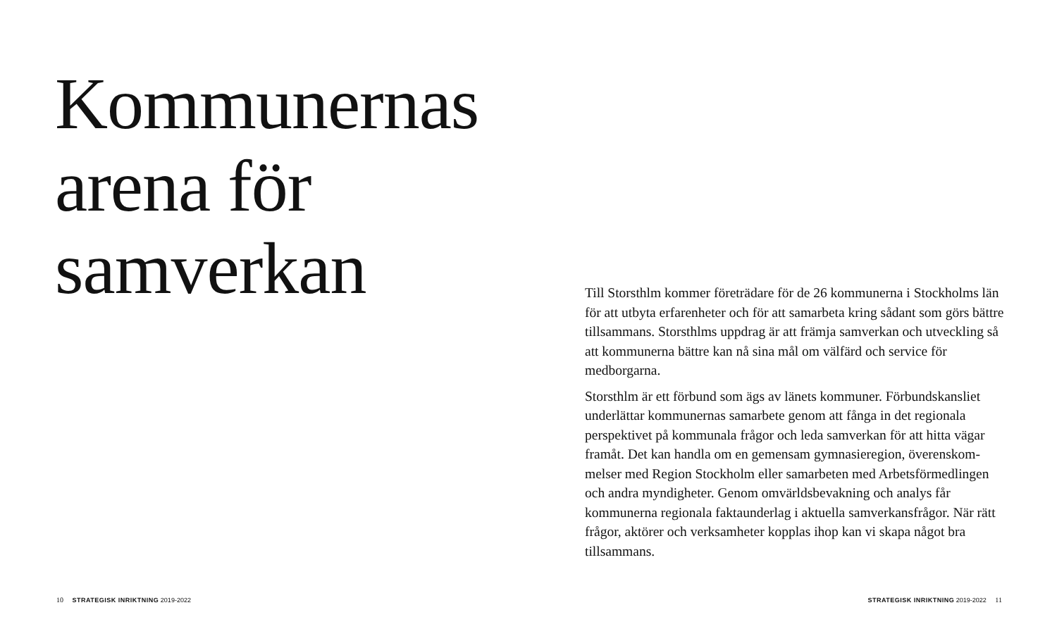Kommunernas
arena för
samverkan
10 STRATEGISK INRIKTNING 2019-2022
Till Storsthlm kommer företrädare för de 26 kommunerna i Stockholms län för att utbyta erfarenheter och för att samarbeta kring sådant som görs bättre tillsammans. Storsthlms uppdrag är att främja samverkan och utveckling så att kommunerna bättre kan nå sina mål om välfärd och service för medborgarna.
Storsthlm är ett förbund som ägs av länets kommuner. Förbundskansliet underlättar kommunernas samarbete genom att fånga in det regionala perspektivet på kommunala frågor och leda samverkan för att hitta vägar framåt. Det kan handla om en gemensam gymnasieregion, överenskom­melser med Region Stockholm eller samarbeten med Arbetsförmedlingen och andra myndigheter. Genom omvärldsbevakning och analys får kommunerna regionala faktaunderlag i aktuella samverkansfrågor. När rätt frågor, aktörer och verksamheter kopplas ihop kan vi skapa något bra tillsammans.
STRATEGISK INRIKTNING 2019-2022 11